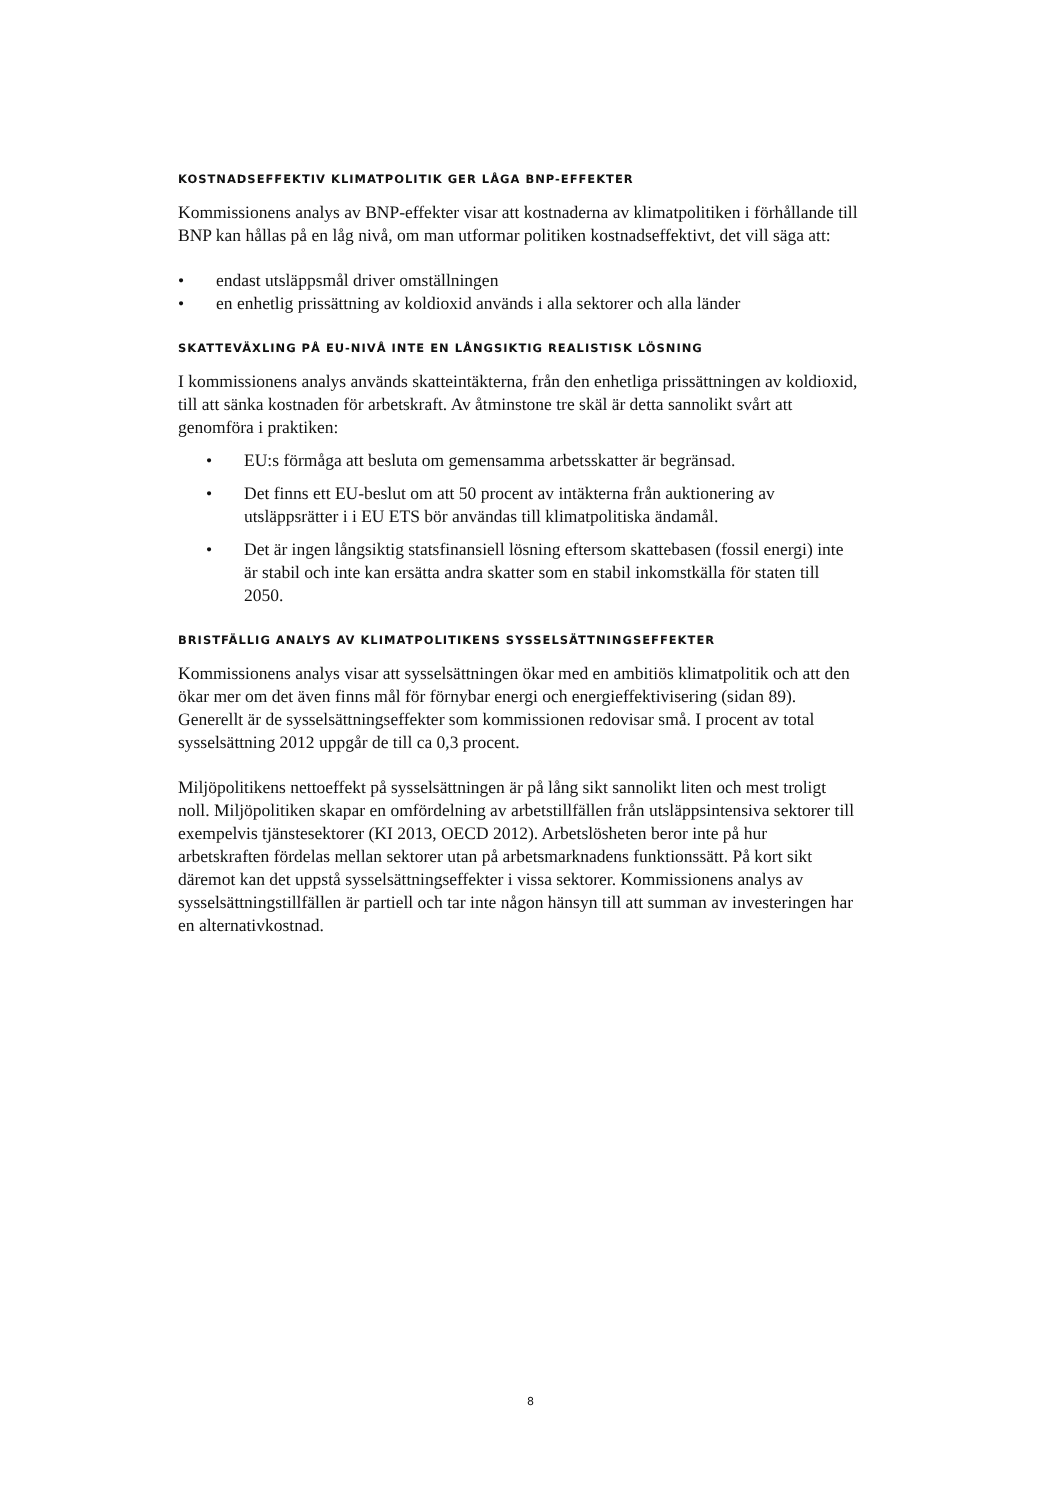KOSTNADSEFFEKTIV KLIMATPOLITIK GER LÅGA BNP-EFFEKTER
Kommissionens analys av BNP-effekter visar att kostnaderna av klimatpolitiken i förhållande till BNP kan hållas på en låg nivå, om man utformar politiken kostnadseffektivt, det vill säga att:
• endast utsläppsmål driver omställningen
• en enhetlig prissättning av koldioxid används i alla sektorer och alla länder
SKATTEVÄXLING PÅ EU-NIVÅ INTE EN LÅNGSIKTIG REALISTISK LÖSNING
I kommissionens analys används skatteintäkterna, från den enhetliga prissättningen av koldioxid, till att sänka kostnaden för arbetskraft. Av åtminstone tre skäl är detta sannolikt svårt att genomföra i praktiken:
• EU:s förmåga att besluta om gemensamma arbetsskatter är begränsad.
• Det finns ett EU-beslut om att 50 procent av intäkterna från auktionering av utsläppsrätter i i EU ETS bör användas till klimatpolitiska ändamål.
• Det är ingen långsiktig statsfinansiell lösning eftersom skattebasen (fossil energi) inte är stabil och inte kan ersätta andra skatter som en stabil inkomstkälla för staten till 2050.
BRISTFÄLLIG ANALYS AV KLIMATPOLITIKENS SYSSELSÄTTNINGSEFFEKTER
Kommissionens analys visar att sysselsättningen ökar med en ambitiös klimatpolitik och att den ökar mer om det även finns mål för förnybar energi och energieffektivisering (sidan 89). Generellt är de sysselsättningseffekter som kommissionen redovisar små. I procent av total sysselsättning 2012 uppgår de till ca 0,3 procent.
Miljöpolitikens nettoeffekt på sysselsättningen är på lång sikt sannolikt liten och mest troligt noll. Miljöpolitiken skapar en omfördelning av arbetstillfällen från utsläppsintensiva sektorer till exempelvis tjänstesektorer (KI 2013, OECD 2012). Arbetslösheten beror inte på hur arbetskraften fördelas mellan sektorer utan på arbetsmarknadens funktionssätt. På kort sikt däremot kan det uppstå sysselsättningseffekter i vissa sektorer. Kommissionens analys av sysselsättningstillfällen är partiell och tar inte någon hänsyn till att summan av investeringen har en alternativkostnad.
8